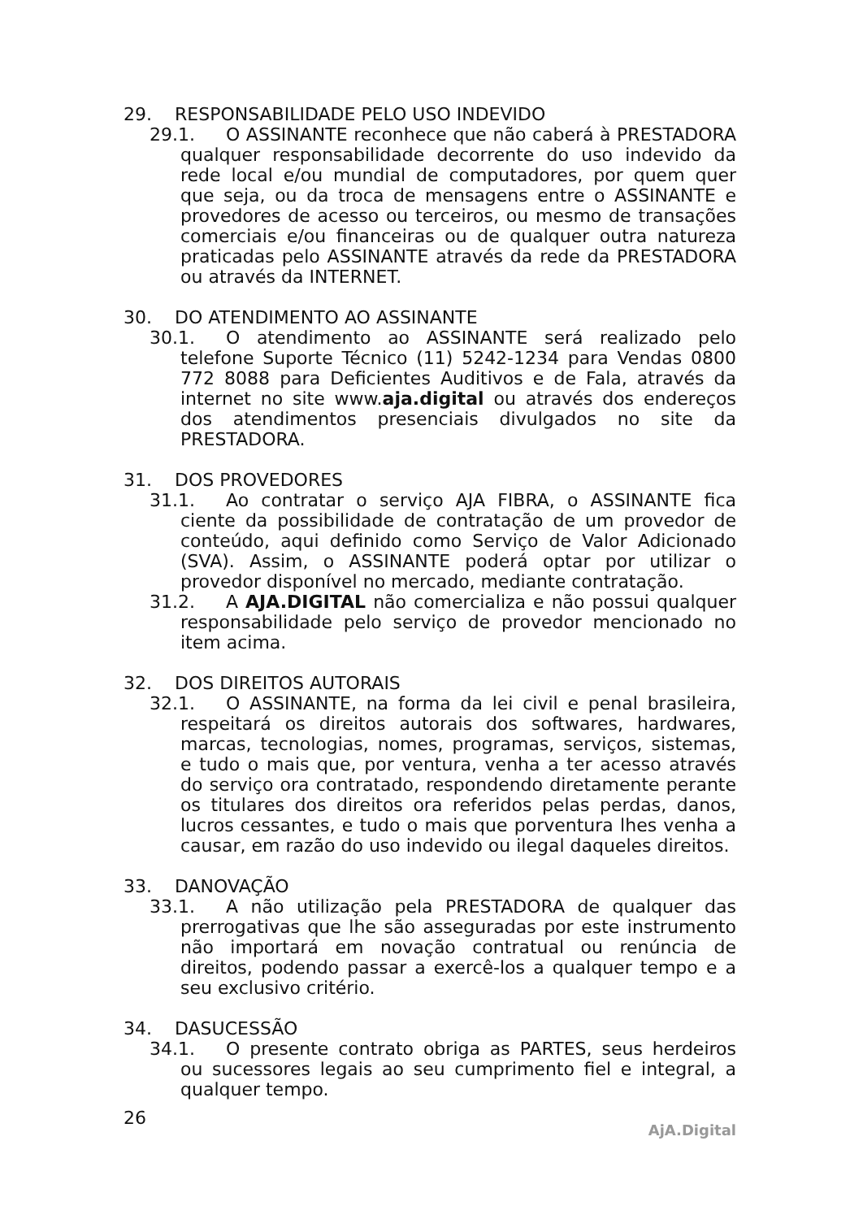29. RESPONSABILIDADE PELO USO INDEVIDO
29.1. O ASSINANTE reconhece que não caberá à PRESTADORA qualquer responsabilidade decorrente do uso indevido da rede local e/ou mundial de computadores, por quem quer que seja, ou da troca de mensagens entre o ASSINANTE e provedores de acesso ou terceiros, ou mesmo de transações comerciais e/ou financeiras ou de qualquer outra natureza praticadas pelo ASSINANTE através da rede da PRESTADORA ou através da INTERNET.
30. DO ATENDIMENTO AO ASSINANTE
30.1. O atendimento ao ASSINANTE será realizado pelo telefone Suporte Técnico (11) 5242-1234 para Vendas 0800 772 8088 para Deficientes Auditivos e de Fala, através da internet no site www.aja.digital ou através dos endereços dos atendimentos presenciais divulgados no site da PRESTADORA.
31. DOS PROVEDORES
31.1. Ao contratar o serviço AJA FIBRA, o ASSINANTE fica ciente da possibilidade de contratação de um provedor de conteúdo, aqui definido como Serviço de Valor Adicionado (SVA). Assim, o ASSINANTE poderá optar por utilizar o provedor disponível no mercado, mediante contratação.
31.2. A AJA.DIGITAL não comercializa e não possui qualquer responsabilidade pelo serviço de provedor mencionado no item acima.
32. DOS DIREITOS AUTORAIS
32.1. O ASSINANTE, na forma da lei civil e penal brasileira, respeitará os direitos autorais dos softwares, hardwares, marcas, tecnologias, nomes, programas, serviços, sistemas, e tudo o mais que, por ventura, venha a ter acesso através do serviço ora contratado, respondendo diretamente perante os titulares dos direitos ora referidos pelas perdas, danos, lucros cessantes, e tudo o mais que porventura lhes venha a causar, em razão do uso indevido ou ilegal daqueles direitos.
33. DANOVAÇÃO
33.1. A não utilização pela PRESTADORA de qualquer das prerrogativas que lhe são asseguradas por este instrumento não importará em novação contratual ou renúncia de direitos, podendo passar a exercê-los a qualquer tempo e a seu exclusivo critério.
34. DASUCESSÃO
34.1. O presente contrato obriga as PARTES, seus herdeiros ou sucessores legais ao seu cumprimento fiel e integral, a qualquer tempo.
26
AjA.Digital